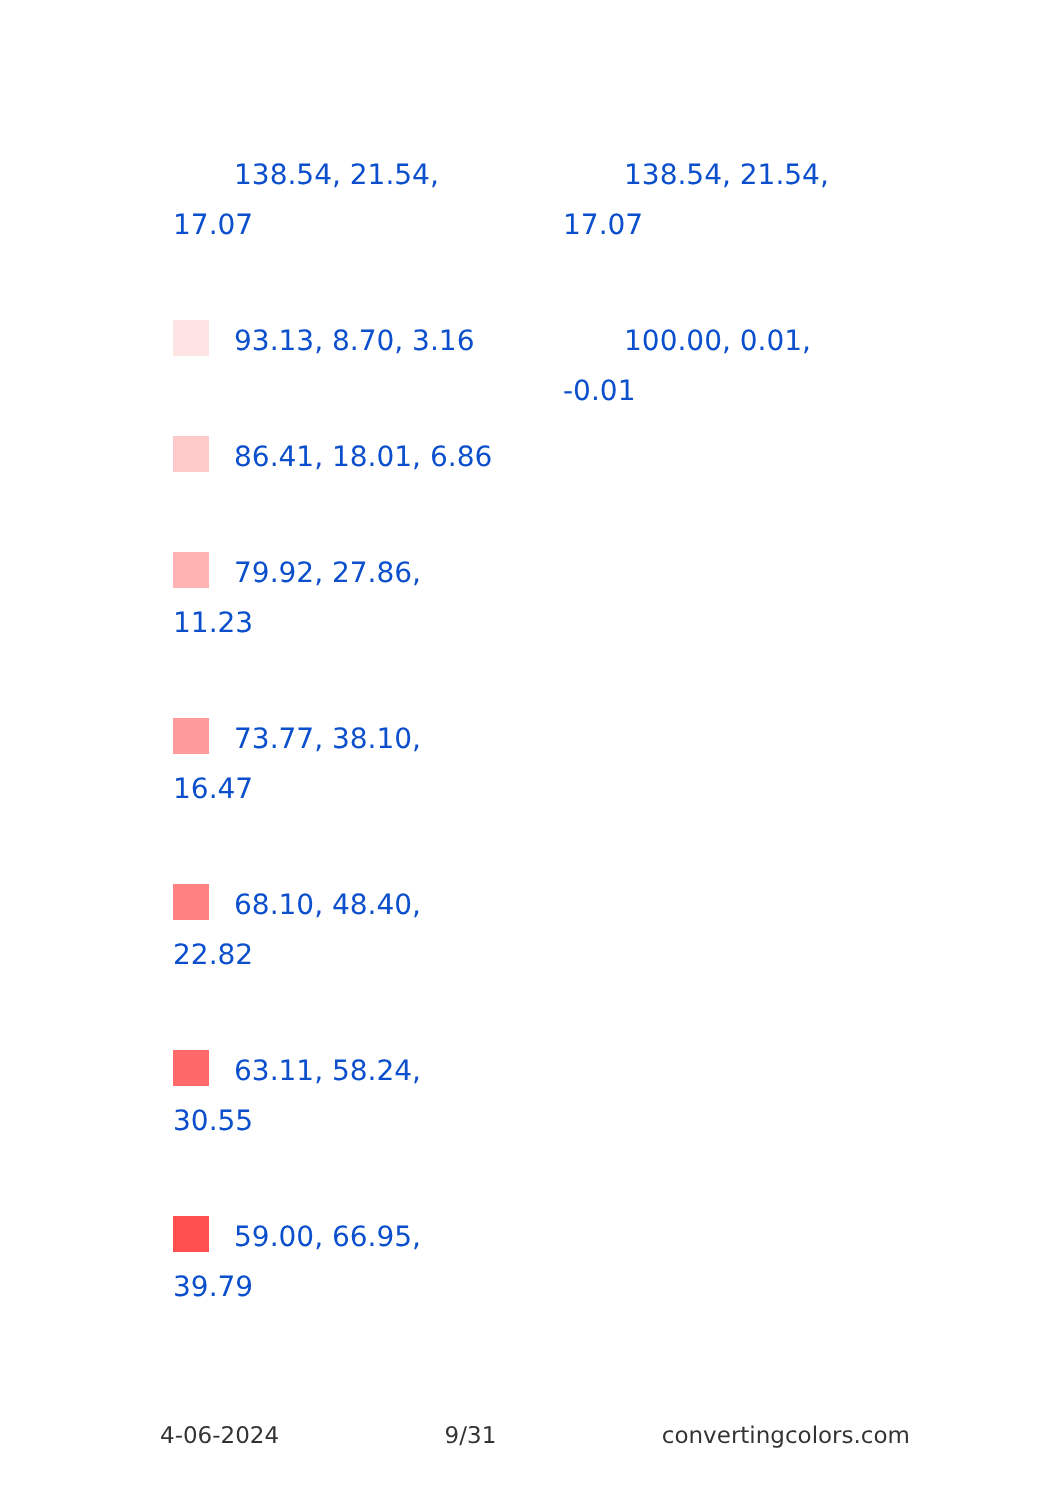138.54, 21.54, 17.07
93.13, 8.70, 3.16
86.41, 18.01, 6.86
79.92, 27.86, 11.23
73.77, 38.10, 16.47
68.10, 48.40, 22.82
63.11, 58.24, 30.55
59.00, 66.95, 39.79
138.54, 21.54, 17.07
100.00, 0.01, -0.01
4-06-2024 9/31 convertingcolors.com